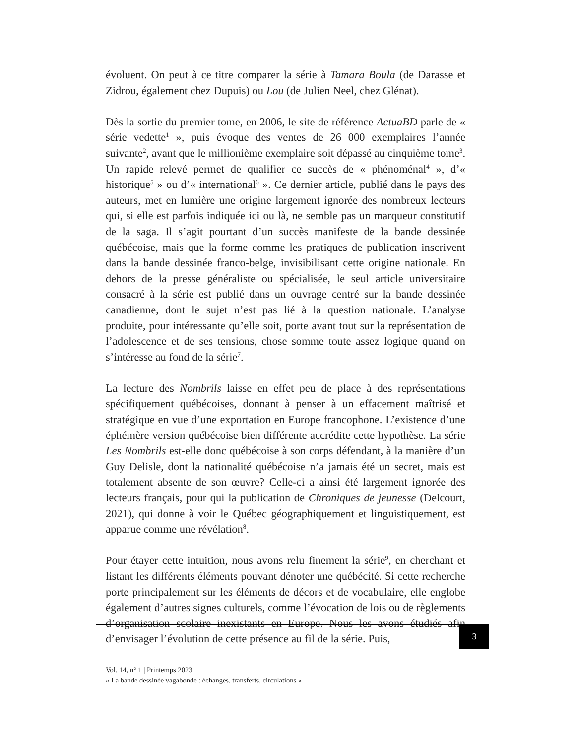évoluent. On peut à ce titre comparer la série à Tamara Boula (de Darasse et Zidrou, également chez Dupuis) ou Lou (de Julien Neel, chez Glénat).
Dès la sortie du premier tome, en 2006, le site de référence ActuaBD parle de « série vedette<sup>1</sup> », puis évoque des ventes de 26 000 exemplaires l’année suivante<sup>2</sup>, avant que le millionième exemplaire soit dépassé au cinquième tome<sup>3</sup>. Un rapide relevé permet de qualifier ce succès de « phénoménal<sup>4</sup> », d’« historique<sup>5</sup> » ou d’« international<sup>6</sup> ». Ce dernier article, publié dans le pays des auteurs, met en lumière une origine largement ignorée des nombreux lecteurs qui, si elle est parfois indiquée ici ou là, ne semble pas un marqueur constitutif de la saga. Il s’agit pourtant d’un succès manifeste de la bande dessinée québécoise, mais que la forme comme les pratiques de publication inscrivent dans la bande dessinée franco-belge, invisibilisant cette origine nationale. En dehors de la presse généraliste ou spécialisée, le seul article universitaire consacré à la série est publié dans un ouvrage centré sur la bande dessinée canadienne, dont le sujet n’est pas lié à la question nationale. L’analyse produite, pour intéressante qu’elle soit, porte avant tout sur la représentation de l’adolescence et de ses tensions, chose somme toute assez logique quand on s’intéresse au fond de la série<sup>7</sup>.
La lecture des Nombrils laisse en effet peu de place à des représentations spécifiquement québécoises, donnant à penser à un effacement maîtrisé et stratégique en vue d’une exportation en Europe francophone. L’existence d’une éphémère version québécoise bien différente accrédite cette hypothèse. La série Les Nombrils est-elle donc québécoise à son corps défendant, à la manière d’un Guy Delisle, dont la nationalité québécoise n’a jamais été un secret, mais est totalement absente de son œuvre? Celle-ci a ainsi été largement ignorée des lecteurs français, pour qui la publication de Chroniques de jeunesse (Delcourt, 2021), qui donne à voir le Québec géographiquement et linguistiquement, est apparue comme une révélation<sup>8</sup>.
Pour étayer cette intuition, nous avons relu finement la série<sup>9</sup>, en cherchant et listant les différents éléments pouvant dénoter une québécité. Si cette recherche porte principalement sur les éléments de décors et de vocabulaire, elle englobe également d’autres signes culturels, comme l’évocation de lois ou de règlements d’organisation scolaire inexistants en Europe. Nous les avons étudiés afin d’envisager l’évolution de cette présence au fil de la série. Puis,
3
Vol. 14, n° 1 | Printemps 2023
« La bande dessinée vagabonde : échanges, transferts, circulations »